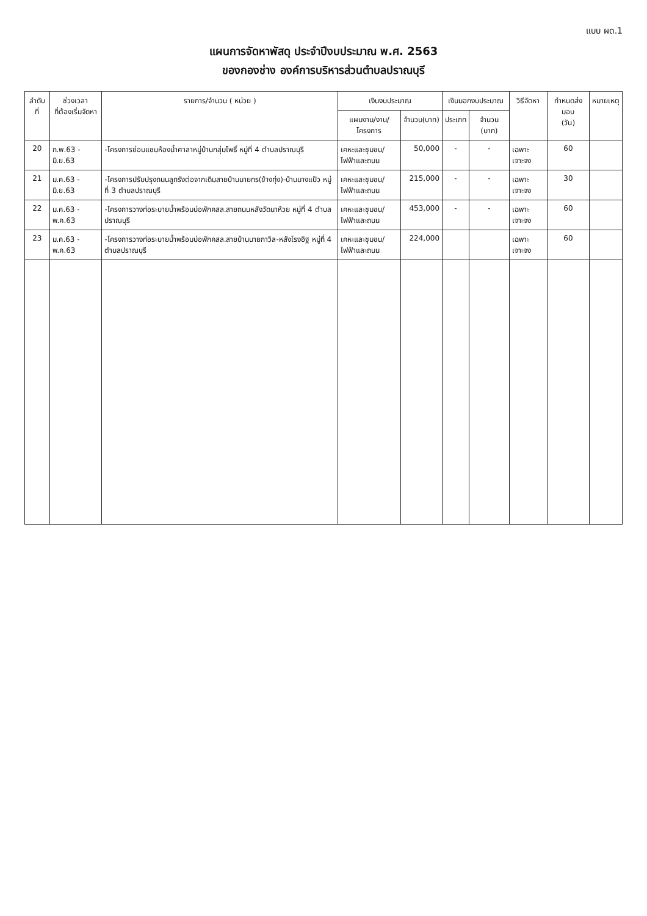แบบ ผด.1
แผนการจัดหาพัสดุ ประจำปีงบประมาณ พ.ศ. 2563
ของกองช่าง องค์การบริหารส่วนตำบลปราณบุรี
| ลำดับที่ | ช่วงเวลา ที่ต้องเริ่มจัดหา | รายการ/จำนวน ( หน่วย ) | เงินงบประมาณ | | เงินนอกงบประมาณ | | วิธีจัดหา | กำหนดส่งมอบ (วัน) | หมายเหตุ |
| --- | --- | --- | --- | --- | --- | --- | --- | --- | --- |
| | | | แผนงาน/งาน/โครงการ | จำนวน(บาท) | ประเภท | จำนวน (บาท) | | | |
| 20 | ก.พ.63 - มิ.ย.63 | -โครงการซ่อมแซมห้องน้ำศาลาหมู่บ้านกลุ่มโพธิ์ หมู่ที่ 4 ตำบลปราณบุรี | เคหะและชุมชน/ ไฟฟ้าและถนน | 50,000 | - | - | เฉพาะเจาะจง | 60 | |
| 21 | ม.ค.63 - มิ.ย.63 | -โครงการปรับปรุงถนนลูกรังต่อจากเดิมสายบ้านนายทร(ข้างทุ่ง)-บ้านนางแป้ว หมู่ที่ 3 ตำบลปราณบุรี | เคหะและชุมชน/ ไฟฟ้าและถนน | 215,000 | - | - | เฉพาะเจาะจง | 30 | |
| 22 | ม.ค.63 - พ.ค.63 | -โครงการวางท่อระบายน้ำพร้อมบ่อพักคสล.สายถนนหลังวัดนาห้วย หมู่ที่ 4 ตำบลปราณบุรี | เคหะและชุมชน/ ไฟฟ้าและถนน | 453,000 | - | - | เฉพาะเจาะจง | 60 | |
| 23 | ม.ค.63 - พ.ค.63 | -โครงการวางท่อระบายน้ำพร้อมบ่อพักคสล.สายบ้านนายกาวิล-หลังโรงอิฐ หมู่ที่ 4 ตำบลปราณบุรี | เคหะและชุมชน/ ไฟฟ้าและถนน | 224,000 | | | เฉพาะเจาะจง | 60 | |